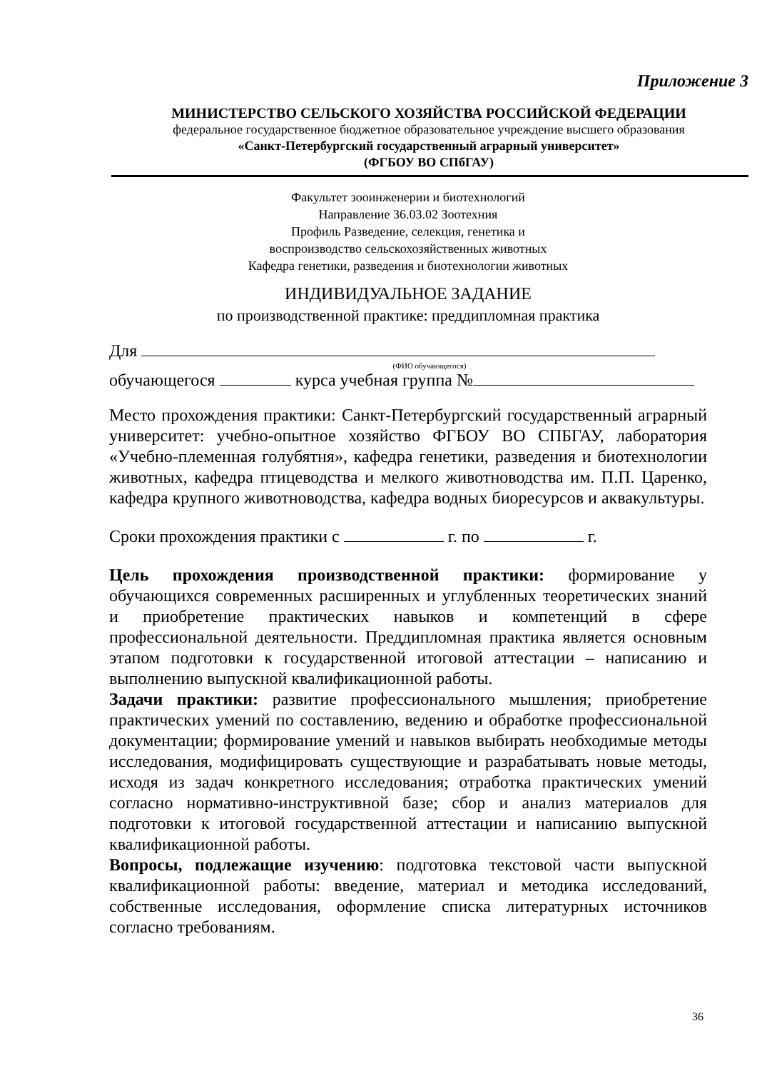Приложение 3
МИНИСТЕРСТВО СЕЛЬСКОГО ХОЗЯЙСТВА РОССИЙСКОЙ ФЕДЕРАЦИИ
федеральное государственное бюджетное образовательное учреждение высшего образования
«Санкт-Петербургский государственный аграрный университет»
(ФГБОУ ВО СПбГАУ)
Факультет зооинженерии и биотехнологий
Направление 36.03.02 Зоотехния
Профиль Разведение, селекция, генетика и
воспроизводство сельскохозяйственных животных
Кафедра генетики, разведения и биотехнологии животных
ИНДИВИДУАЛЬНОЕ ЗАДАНИЕ
по производственной практике: преддипломная практика
Для
(ФИО обучающегося)
обучающегося курса учебная группа №
Место прохождения практики: Санкт-Петербургский государственный аграрный университет: учебно-опытное хозяйство ФГБОУ ВО СПБГАУ, лаборатория «Учебно-племенная голубятня», кафедра генетики, разведения и биотехнологии животных, кафедра птицеводства и мелкого животноводства им. П.П. Царенко, кафедра крупного животноводства, кафедра водных биоресурсов и аквакультуры.
Сроки прохождения практики с г. по г.
Цель прохождения производственной практики: формирование у обучающихся современных расширенных и углубленных теоретических знаний и приобретение практических навыков и компетенций в сфере профессиональной деятельности. Преддипломная практика является основным этапом подготовки к государственной итоговой аттестации – написанию и выполнению выпускной квалификационной работы.
Задачи практики: развитие профессионального мышления; приобретение практических умений по составлению, ведению и обработке профессиональной документации; формирование умений и навыков выбирать необходимые методы исследования, модифицировать существующие и разрабатывать новые методы, исходя из задач конкретного исследования; отработка практических умений согласно нормативно-инструктивной базе; сбор и анализ материалов для подготовки к итоговой государственной аттестации и написанию выпускной квалификационной работы.
Вопросы, подлежащие изучению: подготовка текстовой части выпускной квалификационной работы: введение, материал и методика исследований, собственные исследования, оформление списка литературных источников согласно требованиям.
36